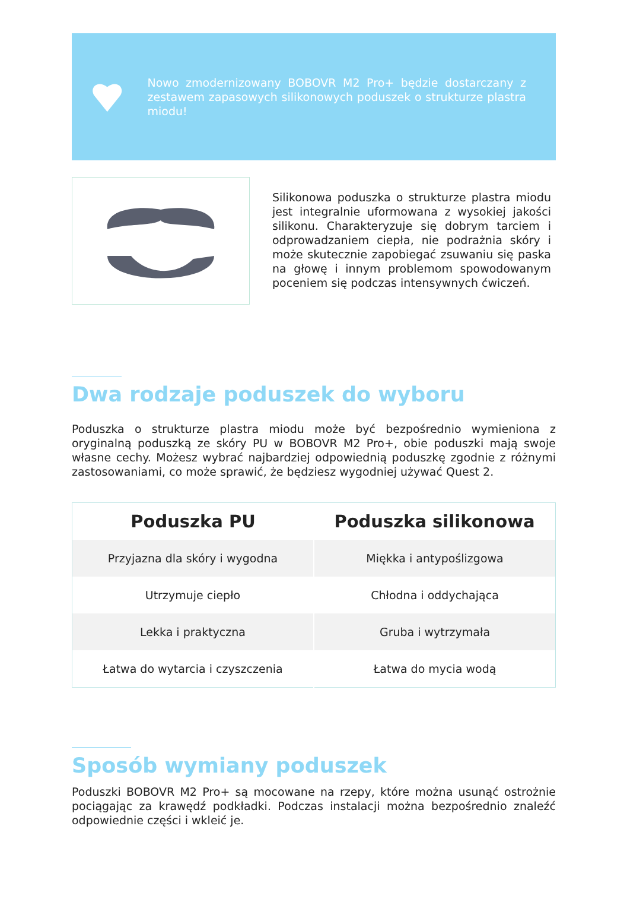Nowo zmodernizowany BOBOVR M2 Pro+ będzie dostarczany z zestawem zapasowych silikonowych poduszek o strukturze plastra miodu!
Silikonowa poduszka o strukturze plastra miodu jest integralnie uformowana z wysokiej jakości silikonu. Charakteryzuje się dobrym tarciem i odprowadzaniem ciepła, nie podrażnia skóry i może skutecznie zapobiegać zsuwaniu się paska na głowę i innym problemom spowodowanym poceniem się podczas intensywnych ćwiczeń.
Dwa rodzaje poduszek do wyboru
Poduszka o strukturze plastra miodu może być bezpośrednio wymieniona z oryginalną poduszką ze skóry PU w BOBOVR M2 Pro+, obie poduszki mają swoje własne cechy. Możesz wybrać najbardziej odpowiednią poduszkę zgodnie z różnymi zastosowaniami, co może sprawić, że będziesz wygodniej używać Quest 2.
| Poduszka PU | Poduszka silikonowa |
| --- | --- |
| Przyjazna dla skóry i wygodna | Miękka i antypoślizgowa |
| Utrzymuje ciepło | Chłodna i oddychająca |
| Lekka i praktyczna | Gruba i wytrzymała |
| Łatwa do wytarcia i czyszczenia | Łatwa do mycia wodą |
Sposób wymiany poduszek
Poduszki BOBOVR M2 Pro+ są mocowane na rzepy, które można usunąć ostrożnie pociągając za krawędź podkładki. Podczas instalacji można bezpośrednio znaleźć odpowiednie części i wkleić je.